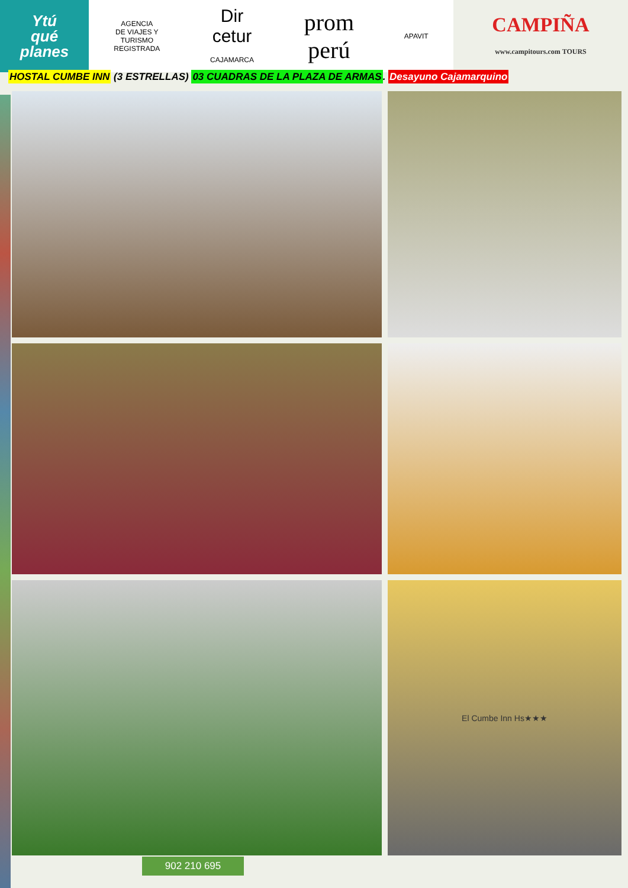Ytú
qué
planes
AGENCIA
DE VIAJES Y
TURISMO
REGISTRADA
Dir
cetur
CAJAMARCA
prom
perú
APAVIT
CAMPIÑA
www.campitours.com TOURS
HOSTAL CUMBE INN (3 ESTRELLAS) 03 CUADRAS DE LA PLAZA DE ARMAS. Desayuno Cajamarquino
El Cumbe Inn Hs★★★
902 210 695